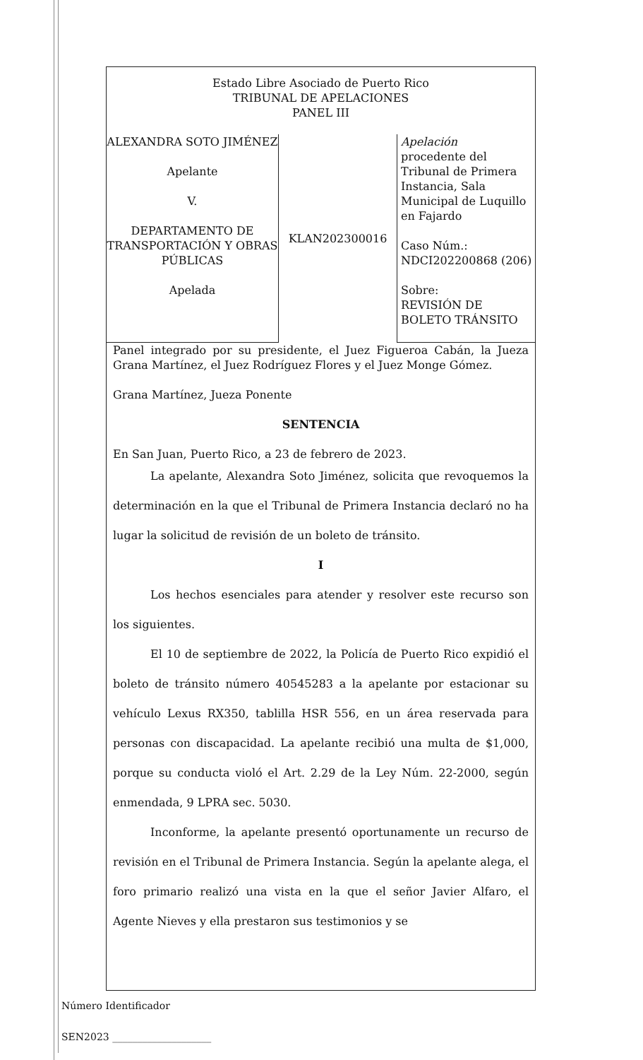Estado Libre Asociado de Puerto Rico
TRIBUNAL DE APELACIONES
PANEL III
| ALEXANDRA SOTO JIMÉNEZ Apelante V. DEPARTAMENTO DE TRANSPORTACIÓN Y OBRAS PÚBLICAS Apelada | KLAN202300016 | Apelación procedente del Tribunal de Primera Instancia, Sala Municipal de Luquillo en Fajardo Caso Núm.: NDCI202200868 (206) Sobre: REVISIÓN DE BOLETO TRÁNSITO |
Panel integrado por su presidente, el Juez Figueroa Cabán, la Jueza Grana Martínez, el Juez Rodríguez Flores y el Juez Monge Gómez.
Grana Martínez, Jueza Ponente
SENTENCIA
En San Juan, Puerto Rico, a 23 de febrero de 2023.
La apelante, Alexandra Soto Jiménez, solicita que revoquemos la determinación en la que el Tribunal de Primera Instancia declaró no ha lugar la solicitud de revisión de un boleto de tránsito.
I
Los hechos esenciales para atender y resolver este recurso son los siguientes.
El 10 de septiembre de 2022, la Policía de Puerto Rico expidió el boleto de tránsito número 40545283 a la apelante por estacionar su vehículo Lexus RX350, tablilla HSR 556, en un área reservada para personas con discapacidad. La apelante recibió una multa de $1,000, porque su conducta violó el Art. 2.29 de la Ley Núm. 22-2000, según enmendada, 9 LPRA sec. 5030.
Inconforme, la apelante presentó oportunamente un recurso de revisión en el Tribunal de Primera Instancia. Según la apelante alega, el foro primario realizó una vista en la que el señor Javier Alfaro, el Agente Nieves y ella prestaron sus testimonios y se
Número Identificador
SEN2023 ____________________